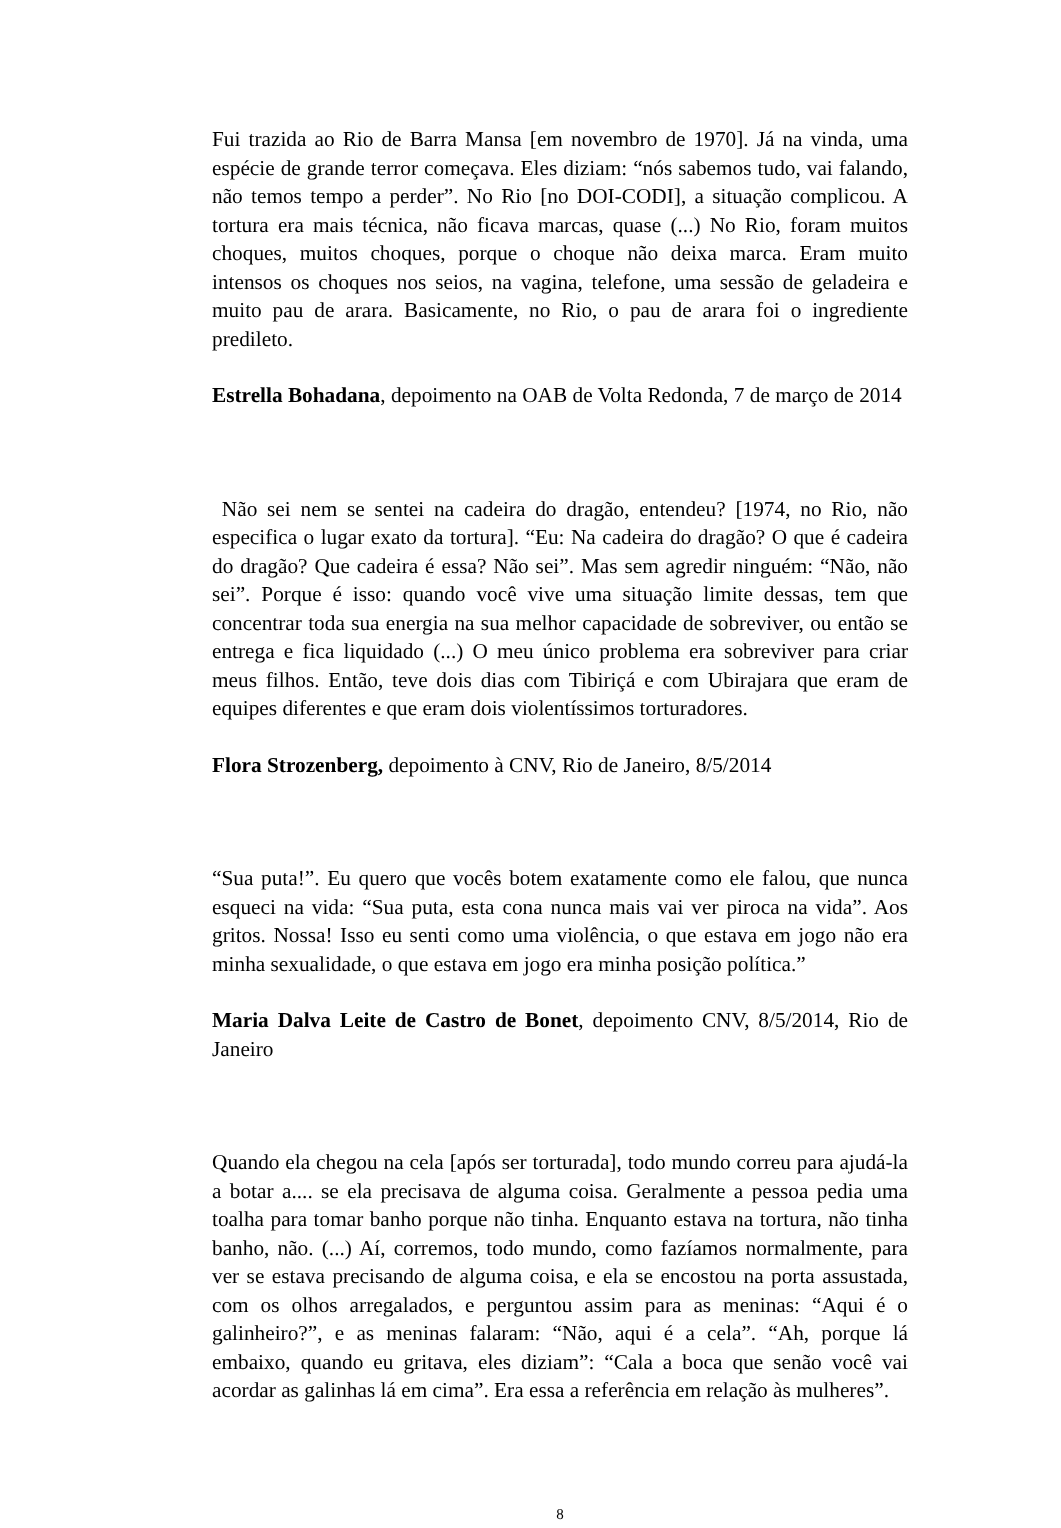Fui trazida ao Rio de Barra Mansa [em novembro de 1970]. Já na vinda, uma espécie de grande terror começava. Eles diziam: “nós sabemos tudo, vai falando, não temos tempo a perder”. No Rio [no DOI-CODI], a situação complicou. A tortura era mais técnica, não ficava marcas, quase (...) No Rio, foram muitos choques, muitos choques, porque o choque não deixa marca. Eram muito intensos os choques nos seios, na vagina, telefone, uma sessão de geladeira e muito pau de arara. Basicamente, no Rio, o pau de arara foi o ingrediente predileto.
Estrella Bohadana, depoimento na OAB de Volta Redonda, 7 de março de 2014
Não sei nem se sentei na cadeira do dragão, entendeu? [1974, no Rio, não especifica o lugar exato da tortura]. “Eu: Na cadeira do dragão? O que é cadeira do dragão? Que cadeira é essa? Não sei”. Mas sem agredir ninguém: “Não, não sei”. Porque é isso: quando você vive uma situação limite dessas, tem que concentrar toda sua energia na sua melhor capacidade de sobreviver, ou então se entrega e fica liquidado (...) O meu único problema era sobreviver para criar meus filhos. Então, teve dois dias com Tibiriçá e com Ubirajara que eram de equipes diferentes e que eram dois violentíssimos torturadores.
Flora Strozenberg, depoimento à CNV, Rio de Janeiro, 8/5/2014
“Sua puta!”. Eu quero que vocês botem exatamente como ele falou, que nunca esqueci na vida: “Sua puta, esta cona nunca mais vai ver piroca na vida”. Aos gritos. Nossa! Isso eu senti como uma violência, o que estava em jogo não era minha sexualidade, o que estava em jogo era minha posição política.”
Maria Dalva Leite de Castro de Bonet, depoimento CNV, 8/5/2014, Rio de Janeiro
Quando ela chegou na cela [após ser torturada], todo mundo correu para ajudá-la a botar a.... se ela precisava de alguma coisa. Geralmente a pessoa pedia uma toalha para tomar banho porque não tinha. Enquanto estava na tortura, não tinha banho, não. (...) Aí, corremos, todo mundo, como fazíamos normalmente, para ver se estava precisando de alguma coisa, e ela se encostou na porta assustada, com os olhos arregalados, e perguntou assim para as meninas: “Aqui é o galinheiro?”, e as meninas falaram: “Não, aqui é a cela”. “Ah, porque lá embaixo, quando eu gritava, eles diziam”: “Cala a boca que senão você vai acordar as galinhas lá em cima”. Era essa a referência em relação às mulheres”.
8